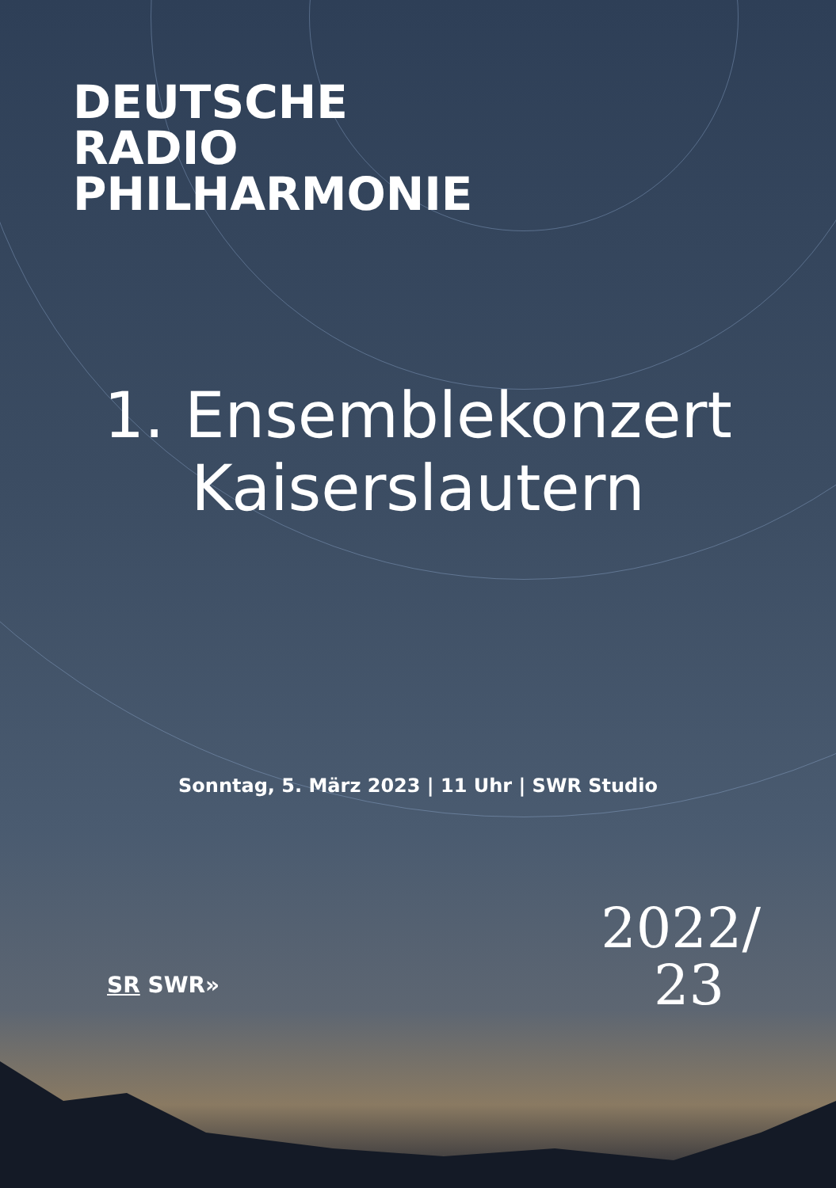DEUTSCHE
RADIO
PHILHARMONIE
1. Ensemblekonzert
Kaiserslautern
Sonntag, 5. März 2023 | 11 Uhr | SWR Studio
SR SWR»
2022/
23